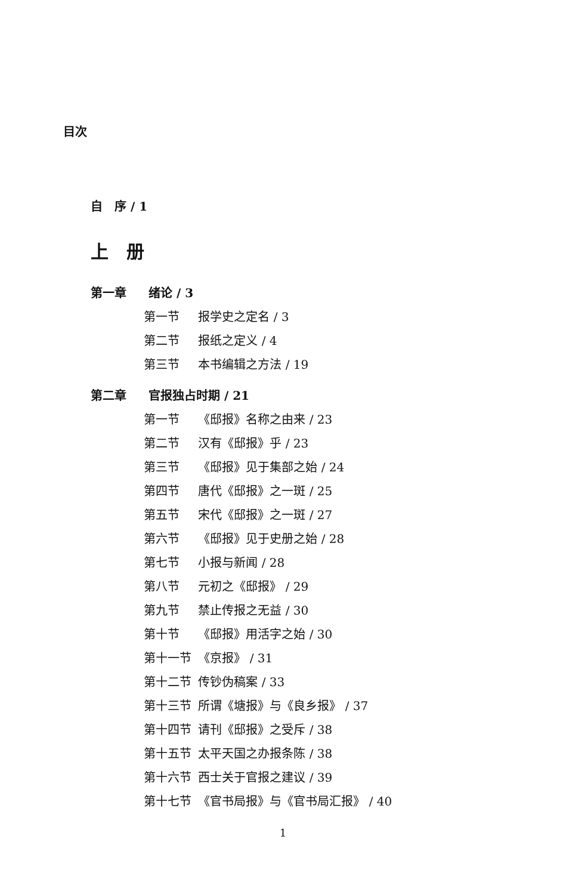目次
自　序 / 1
上　册
第一章 绪论 / 3
第一节 报学史之定名 / 3
第二节 报纸之定义 / 4
第三节 本书编辑之方法 / 19
第二章 官报独占时期 / 21
第一节 《邸报》名称之由来 / 23
第二节 汉有《邸报》乎 / 23
第三节 《邸报》见于集部之始 / 24
第四节 唐代《邸报》之一斑 / 25
第五节 宋代《邸报》之一斑 / 27
第六节 《邸报》见于史册之始 / 28
第七节 小报与新闻 / 28
第八节 元初之《邸报》 / 29
第九节 禁止传报之无益 / 30
第十节 《邸报》用活字之始 / 30
第十一节 《京报》 / 31
第十二节 传钞伪稿案 / 33
第十三节 所谓《塘报》与《良乡报》 / 37
第十四节 请刊《邸报》之受斥 / 38
第十五节 太平天国之办报条陈 / 38
第十六节 西士关于官报之建议 / 39
第十七节 《官书局报》与《官书局汇报》 / 40
1